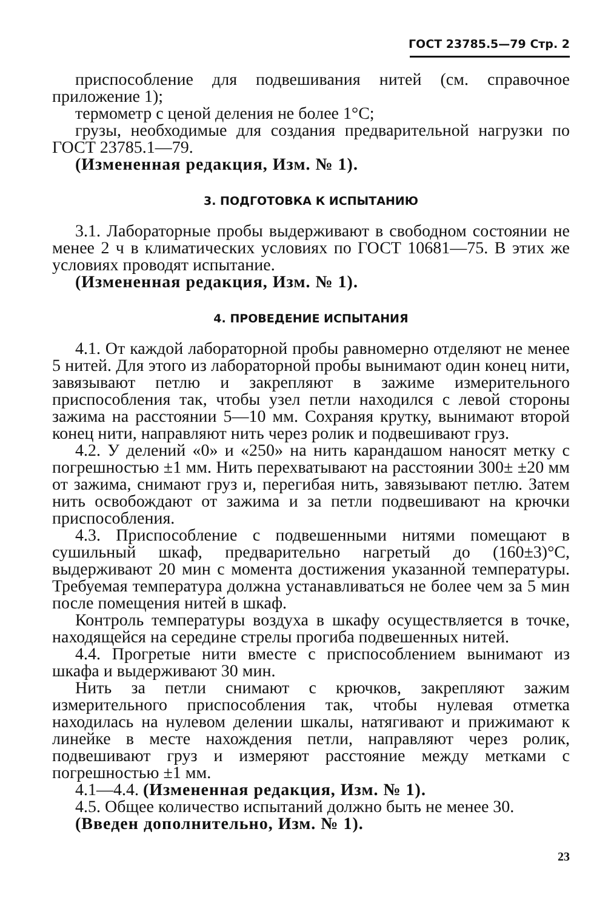ГОСТ 23785.5—79 Стр. 2
приспособление для подвешивания нитей (см. справочное приложение 1);
термометр с ценой деления не более 1°С;
грузы, необходимые для создания предварительной нагрузки по ГОСТ 23785.1—79.
(Измененная редакция, Изм. № 1).
3. ПОДГОТОВКА К ИСПЫТАНИЮ
3.1. Лабораторные пробы выдерживают в свободном состоянии не менее 2 ч в климатических условиях по ГОСТ 10681—75. В этих же условиях проводят испытание.
(Измененная редакция, Изм. № 1).
4. ПРОВЕДЕНИЕ ИСПЫТАНИЯ
4.1. От каждой лабораторной пробы равномерно отделяют не менее 5 нитей. Для этого из лабораторной пробы вынимают один конец нити, завязывают петлю и закрепляют в зажиме измерительного приспособления так, чтобы узел петли находился с левой стороны зажима на расстоянии 5—10 мм. Сохраняя крутку, вынимают второй конец нити, направляют нить через ролик и подвешивают груз.
4.2. У делений «0» и «250» на нить карандашом наносят метку с погрешностью ±1 мм. Нить перехватывают на расстоянии 300± ±20 мм от зажима, снимают груз и, перегибая нить, завязывают петлю. Затем нить освобождают от зажима и за петли подвешивают на крючки приспособления.
4.3. Приспособление с подвешенными нитями помещают в сушильный шкаф, предварительно нагретый до (160±3)°С, выдерживают 20 мин с момента достижения указанной температуры. Требуемая температура должна устанавливаться не более чем за 5 мин после помещения нитей в шкаф.
Контроль температуры воздуха в шкафу осуществляется в точке, находящейся на середине стрелы прогиба подвешенных нитей.
4.4. Прогретые нити вместе с приспособлением вынимают из шкафа и выдерживают 30 мин.
Нить за петли снимают с крючков, закрепляют зажим измерительного приспособления так, чтобы нулевая отметка находилась на нулевом делении шкалы, натягивают и прижимают к линейке в месте нахождения петли, направляют через ролик, подвешивают груз и измеряют расстояние между метками с погрешностью ±1 мм.
4.1—4.4. (Измененная редакция, Изм. № 1).
4.5. Общее количество испытаний должно быть не менее 30.
(Введен дополнительно, Изм. № 1).
23